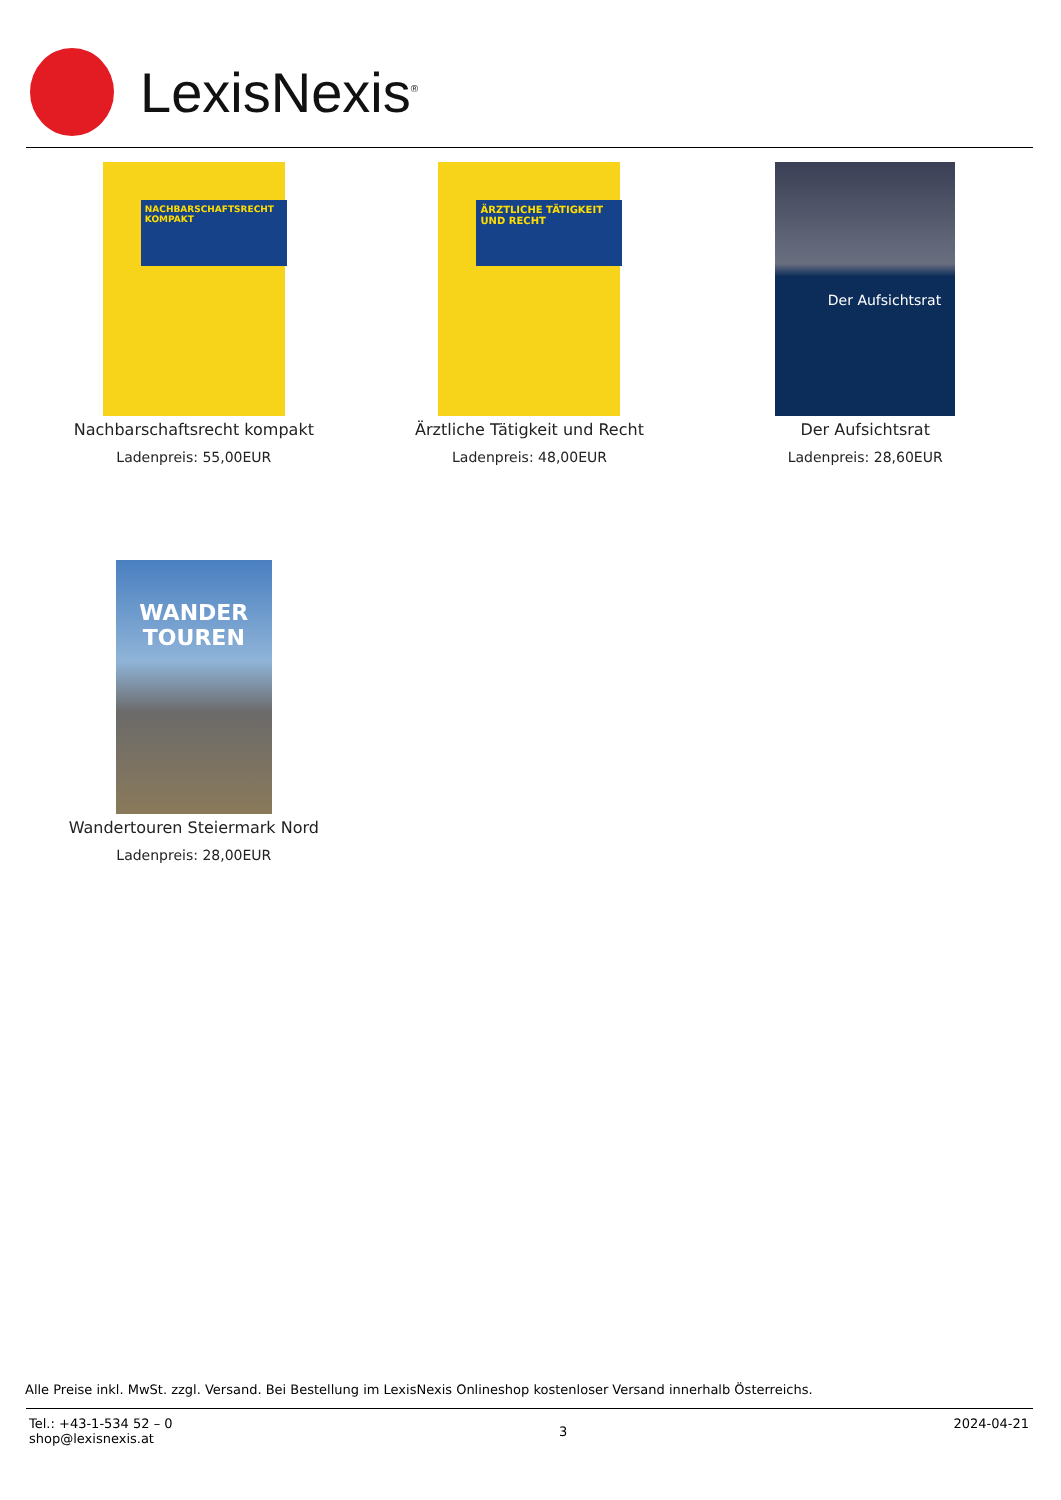LexisNexis<sup>®</sup>
NACHBARSCHAFTSRECHT KOMPAKT
Nachbarschaftsrecht kompakt
Ladenpreis: 55,00EUR
ÄRZTLICHE TÄTIGKEIT UND RECHT
Ärztliche Tätigkeit und Recht
Ladenpreis: 48,00EUR
Der Aufsichtsrat
Der Aufsichtsrat
Ladenpreis: 28,60EUR
WANDER TOUREN
Wandertouren Steiermark Nord
Ladenpreis: 28,00EUR
Alle Preise inkl. MwSt. zzgl. Versand. Bei Bestellung im LexisNexis Onlineshop kostenloser Versand innerhalb Österreichs.
Tel.: +43-1-534 52 – 0
shop@lexisnexis.at
3
2024-04-21